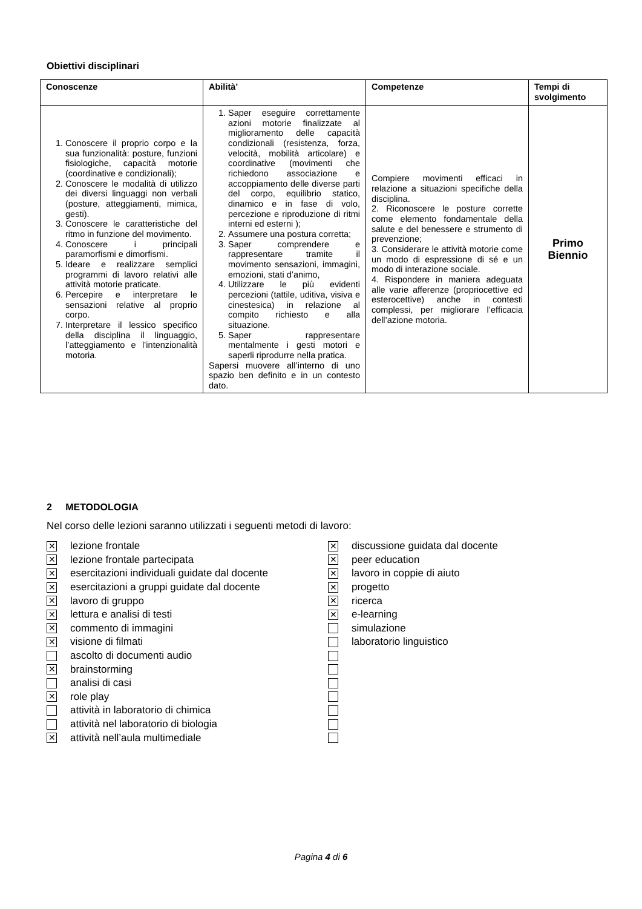Obiettivi disciplinari
| Conoscenze | Abilità’ | Competenze | Tempi di svolgimento |
| --- | --- | --- | --- |
| 1. Conoscere il proprio corpo e la sua funzionalità: posture, funzioni fisiologiche, capacità motorie (coordinative e condizionali); 2. Conoscere le modalità di utilizzo dei diversi linguaggi non verbali (posture, atteggiamenti, mimica, gesti). 3. Conoscere le caratteristiche del ritmo in funzione del movimento. 4. Conoscere i principali paramorfismi e dimorfismi. 5. Ideare e realizzare semplici programmi di lavoro relativi alle attività motorie praticate. 6. Percepire e interpretare le sensazioni relative al proprio corpo. 7. Interpretare il lessico specifico della disciplina il linguaggio, l’atteggiamento e l’intenzionalità motoria. | 1. Saper eseguire correttamente azioni motorie finalizzate al miglioramento delle capacità condizionali (resistenza, forza, velocità, mobilità articolare) e coordinative (movimenti che richiedono associazione e accoppiamento delle diverse parti del corpo, equilibrio statico, dinamico e in fase di volo, percezione e riproduzione di ritmi interni ed esterni ); 2. Assumere una postura corretta; 3. Saper comprendere e rappresentare tramite il movimento sensazioni, immagini, emozioni, stati d’animo, 4. Utilizzare le più evidenti percezioni (tattile, uditiva, visiva e cinestesica) in relazione al compito richiesto e alla situazione. 5. Saper rappresentare mentalmente i gesti motori e saperli riprodurre nella pratica. Sapersi muovere all’interno di uno spazio ben definito e in un contesto dato. | Compiere movimenti efficaci in relazione a situazioni specifiche della disciplina. 2. Riconoscere le posture corrette come elemento fondamentale della salute e del benessere e strumento di prevenzione; 3. Considerare le attività motorie come un modo di espressione di sé e un modo di interazione sociale. 4. Rispondere in maniera adeguata alle varie afferenze (propriocettive ed esterocettive) anche in contesti complessi, per migliorare l’efficacia dell’azione motoria. | Primo Biennio |
2 METODOLOGIA
Nel corso delle lezioni saranno utilizzati i seguenti metodi di lavoro:
✕ lezione frontale
✕ lezione frontale partecipata
✕ esercitazioni individuali guidate dal docente
✕ esercitazioni a gruppi guidate dal docente
✕ lavoro di gruppo
✕ lettura e analisi di testi
✕ commento di immagini
✕ visione di filmati
ascolto di documenti audio
✕ brainstorming
analisi di casi
✕ role play
attività in laboratorio di chimica
attività nel laboratorio di biologia
✕ attività nell’aula multimediale
✕ discussione guidata dal docente
✕ peer education
✕ lavoro in coppie di aiuto
✕ progetto
✕ ricerca
✕ e-learning
simulazione
laboratorio linguistico
Pagina 4 di 6